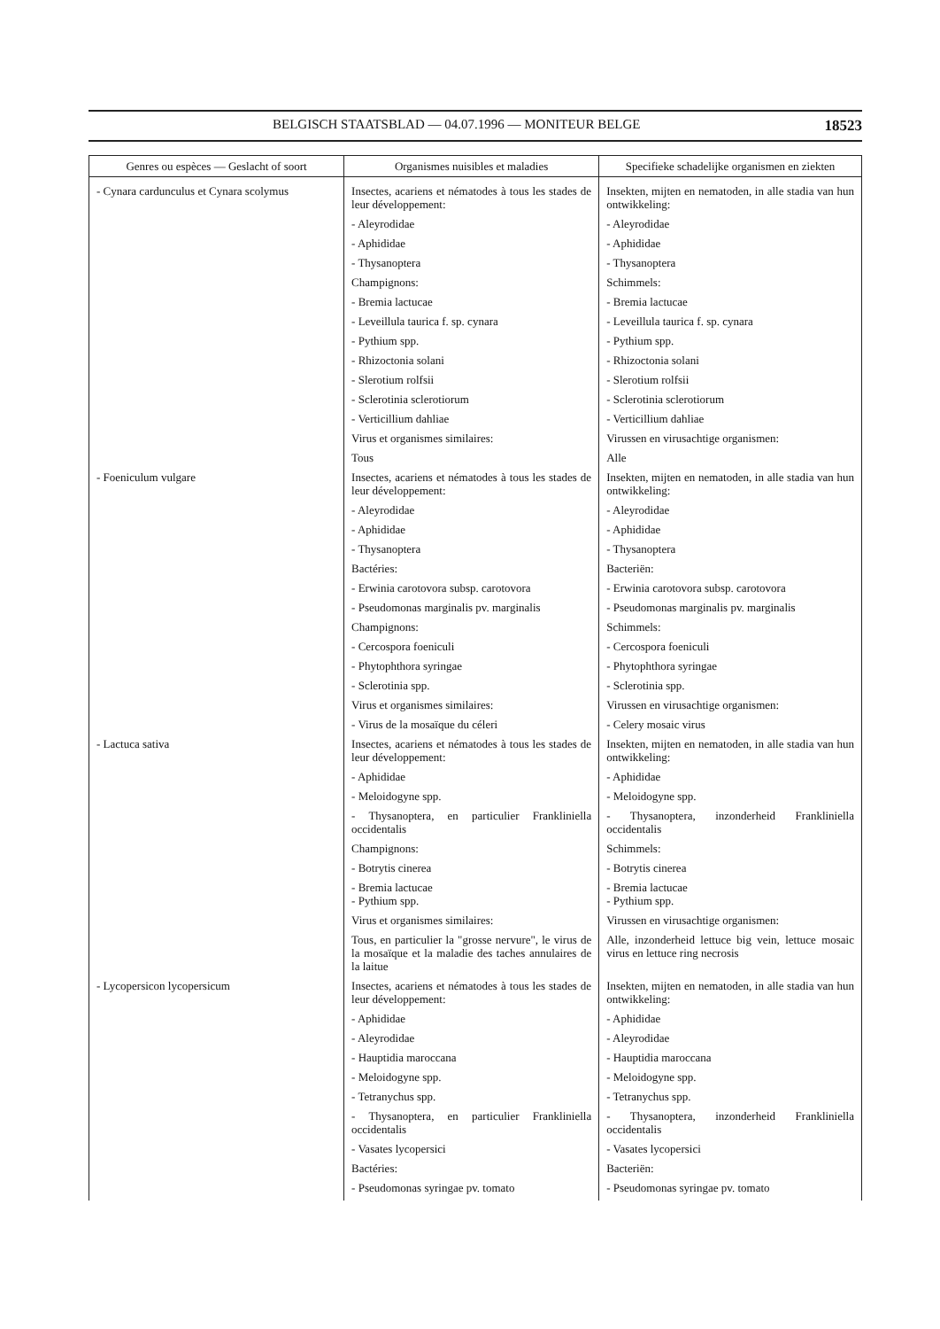BELGISCH STAATSBLAD — 04.07.1996 — MONITEUR BELGE 18523
| Genres ou espèces — Geslacht of soort | Organismes nuisibles et maladies | Specifieke schadelijke organismen en ziekten |
| --- | --- | --- |
| - Cynara cardunculus et Cynara scolymus | Insectes, acariens et nématodes à tous les stades de leur développement: - Aleyrodidae - Aphididae - Thysanoptera Champignons: - Bremia lactucae - Leveillula taurica f. sp. cynara - Pythium spp. - Rhizoctonia solani - Slerotium rolfsii - Sclerotinia sclerotiorum - Verticillium dahliae Virus et organismes similaires: Tous | Insekten, mijten en nematoden, in alle stadia van hun ontwikkeling: - Aleyrodidae - Aphididae - Thysanoptera Schimmels: - Bremia lactucae - Leveillula taurica f. sp. cynara - Pythium spp. - Rhizoctonia solani - Slerotium rolfsii - Sclerotinia sclerotiorum - Verticillium dahliae Virussen en virusachtige organismen: Alle |
| - Foeniculum vulgare | Insectes, acariens et nématodes à tous les stades de leur développement: - Aleyrodidae - Aphididae - Thysanoptera Bactéries: - Erwinia carotovora subsp. carotovora - Pseudomonas marginalis pv. marginalis Champignons: - Cercospora foeniculi - Phytophthora syringae - Sclerotinia spp. Virus et organismes similaires: - Virus de la mosaïque du céleri | Insekten, mijten en nematoden, in alle stadia van hun ontwikkeling: - Aleyrodidae - Aphididae - Thysanoptera Bacteriën: - Erwinia carotovora subsp. carotovora - Pseudomonas marginalis pv. marginalis Schimmels: - Cercospora foeniculi - Phytophthora syringae - Sclerotinia spp. Virussen en virusachtige organismen: - Celery mosaic virus |
| - Lactuca sativa | Insectes, acariens et nématodes à tous les stades de leur développement: - Aphididae - Meloidogyne spp. - Thysanoptera, en particulier Frankliniella occidentalis Champignons: - Botrytis cinerea - Bremia lactucae - Pythium spp. Virus et organismes similaires: Tous, en particulier la "grosse nervure", le virus de la mosaïque et la maladie des taches annulaires de la laitue | Insekten, mijten en nematoden, in alle stadia van hun ontwikkeling: - Aphididae - Meloidogyne spp. - Thysanoptera, inzonderheid Frankliniella occidentalis Schimmels: - Botrytis cinerea - Bremia lactucae - Pythium spp. Virussen en virusachtige organismen: Alle, inzonderheid lettuce big vein, lettuce mosaic virus en lettuce ring necrosis |
| - Lycopersicon lycopersicum | Insectes, acariens et nématodes à tous les stades de leur développement: - Aphididae - Aleyrodidae - Hauptidia maroccana - Meloidogyne spp. - Tetranychus spp. - Thysanoptera, en particulier Frankliniella occidentalis - Vasates lycopersici Bactéries: - Pseudomonas syringae pv. tomato | Insekten, mijten en nematoden, in alle stadia van hun ontwikkeling: - Aphididae - Aleyrodidae - Hauptidia maroccana - Meloidogyne spp. - Tetranychus spp. - Thysanoptera, inzonderheid Frankliniella occidentalis - Vasates lycopersici Bacteriën: - Pseudomonas syringae pv. tomato |